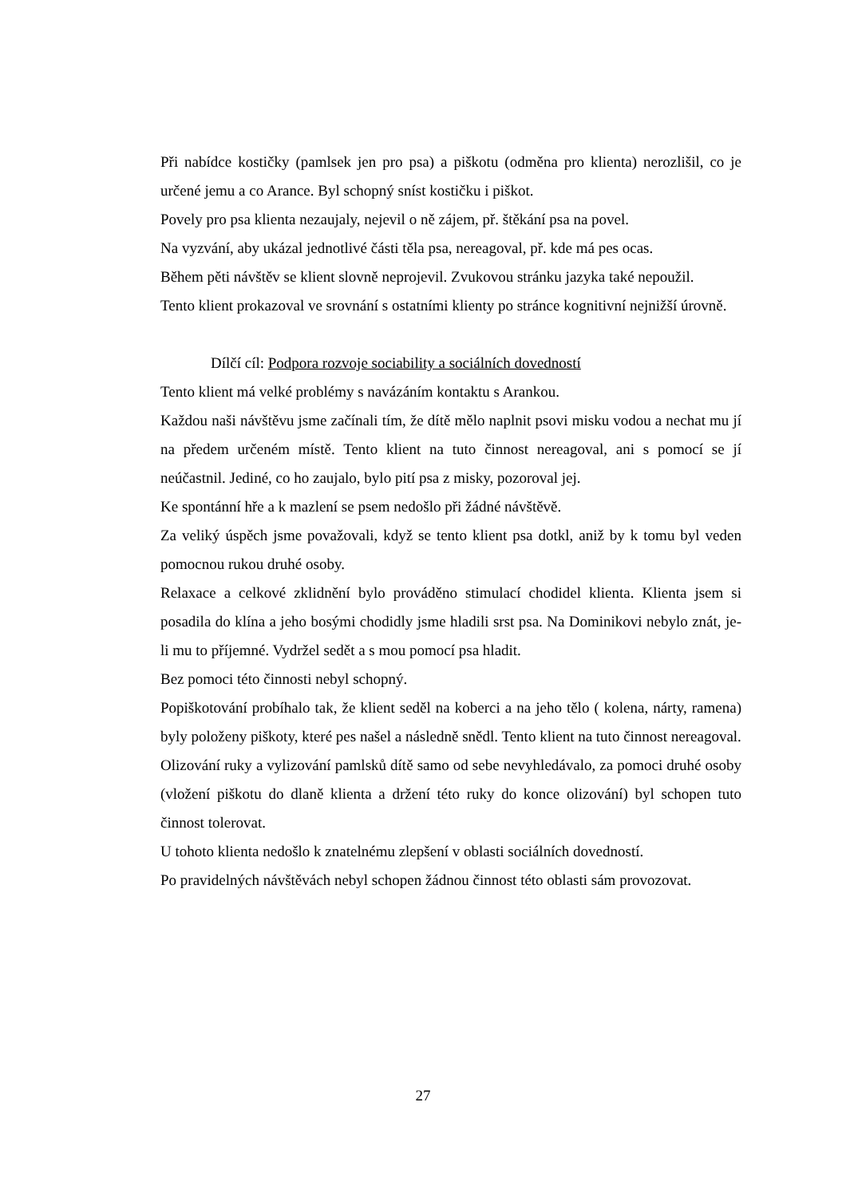Při nabídce kostičky (pamlsek jen pro psa) a piškotu (odměna pro klienta) nerozlišil, co je určené jemu a co Arance. Byl schopný sníst kostičku i piškot.
Povely pro psa klienta nezaujaly, nejevil o ně zájem, př. štěkání psa na povel.
Na vyzvání, aby ukázal jednotlivé části těla psa, nereagoval, př. kde má pes ocas.
Během pěti návštěv se klient slovně neprojevil. Zvukovou stránku jazyka také nepoužil.
Tento klient prokazoval ve srovnání s ostatními klienty po stránce kognitivní nejnižší úrovně.
Dílčí cíl: Podpora rozvoje sociability a sociálních dovedností
Tento klient má velké problémy s navázáním kontaktu s Arankou.
Každou naši návštěvu jsme začínali tím, že dítě mělo naplnit psovi misku vodou a nechat mu jí na předem určeném místě. Tento klient na tuto činnost nereagoval, ani s pomocí se jí neúčastnil. Jediné, co ho zaujalo, bylo pití psa z misky, pozoroval jej.
Ke spontánní hře a k mazlení se psem nedošlo při žádné návštěvě.
Za veliký úspěch jsme považovali, když se tento klient psa dotkl, aniž by k tomu byl veden pomocnou rukou druhé osoby.
Relaxace a celkové zklidnění bylo prováděno stimulací chodidel klienta. Klienta jsem si posadila do klína a jeho bosými chodidly jsme hladili srst psa. Na Dominikovi nebylo znát, je-li mu to příjemné. Vydržel sedět a s mou pomocí psa hladit.
Bez pomoci této činnosti nebyl schopný.
Popiškotování probíhalo tak, že klient seděl na koberci a na jeho tělo ( kolena, nárty, ramena) byly položeny piškoty, které pes našel a následně snědl. Tento klient na tuto činnost nereagoval.
Olizování ruky a vylizování pamlsků dítě samo od sebe nevyhledávalo, za pomoci druhé osoby (vložení piškotu do dlaně klienta a držení této ruky do konce olizování) byl schopen tuto činnost tolerovat.
U tohoto klienta nedošlo k znatelnému zlepšení v oblasti sociálních dovedností.
Po pravidelných návštěvách nebyl schopen žádnou činnost této oblasti sám provozovat.
27